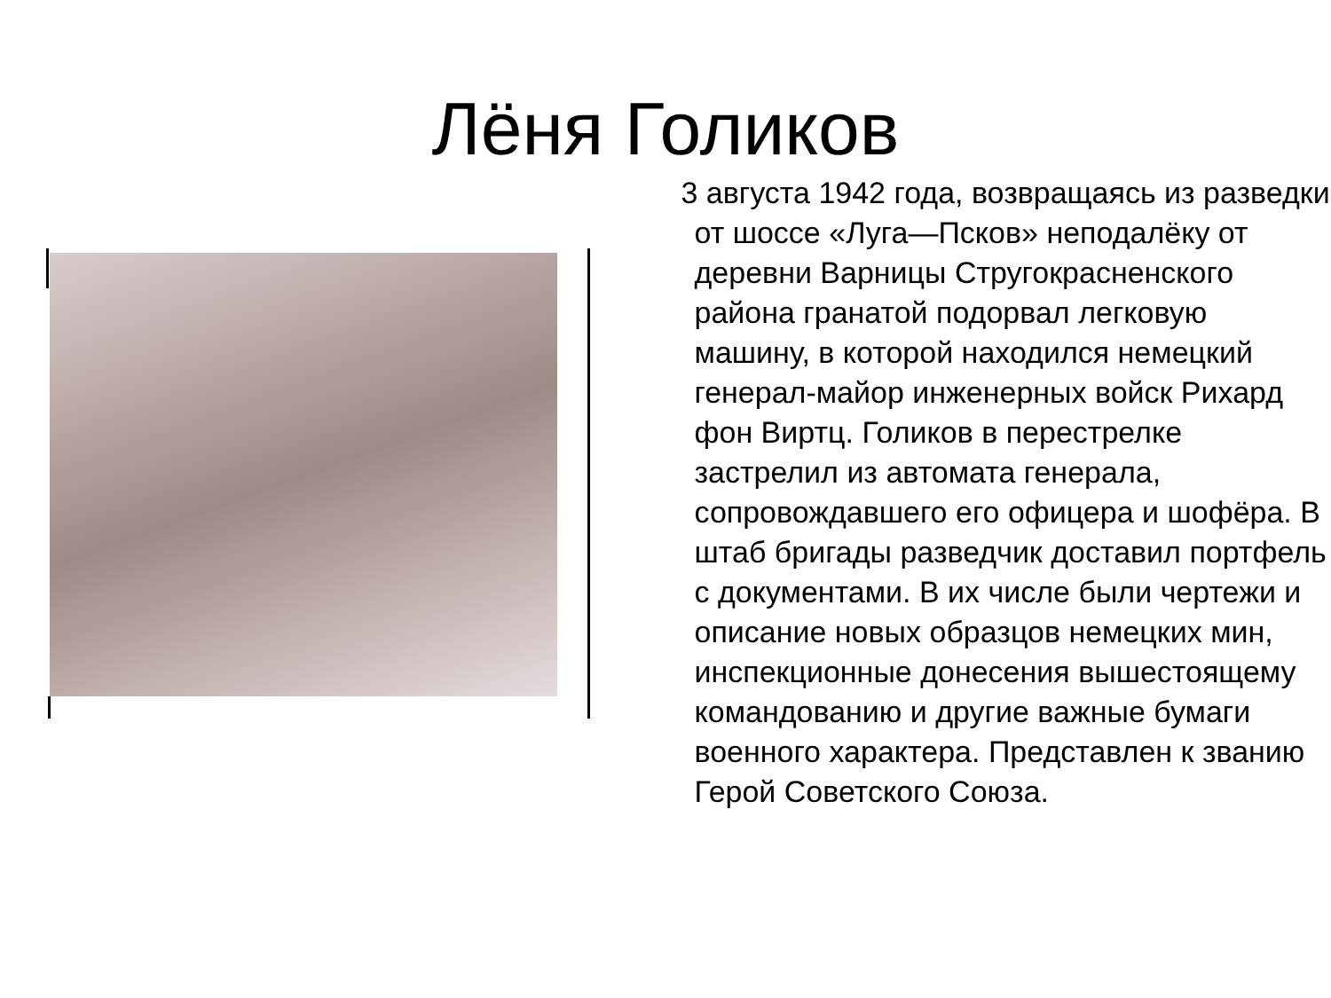Лёня Голиков
3 августа 1942 года, возвращаясь из разведки от шоссе «Луга—Псков» неподалёку от деревни Варницы Стругокрасненского района гранатой подорвал легковую машину, в которой находился немецкий генерал-майор инженерных войск Рихард фон Виртц. Голиков в перестрелке застрелил из автомата генерала, сопровождавшего его офицера и шофёра. В штаб бригады разведчик доставил портфель с документами. В их числе были чертежи и описание новых образцов немецких мин, инспекционные донесения вышестоящему командованию и другие важные бумаги военного характера. Представлен к званию Герой Советского Союза.